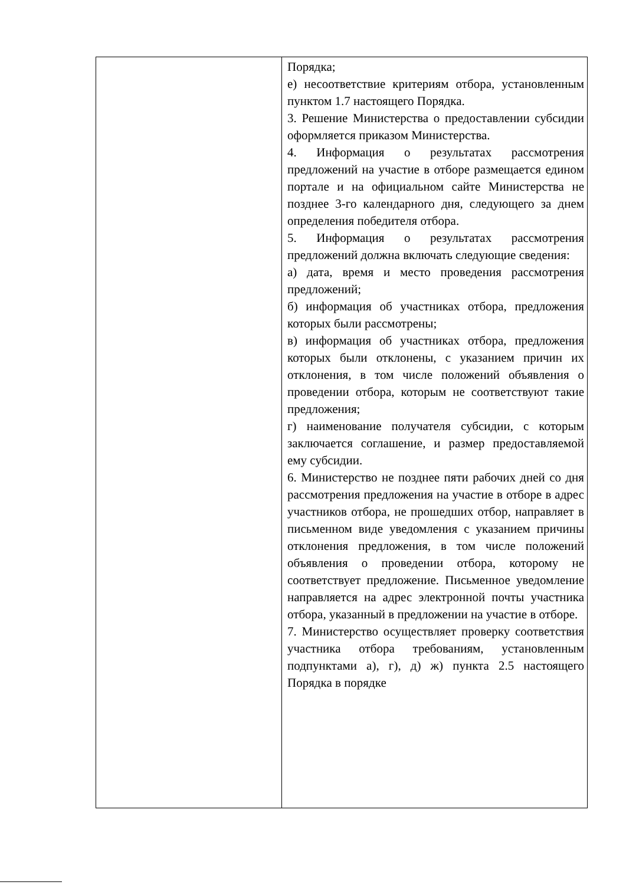| | Порядка; е) несоответствие критериям отбора, установленным пунктом 1.7 настоящего Порядка. 3. Решение Министерства о предоставлении субсидии оформляется приказом Министерства. 4. Информация о результатах рассмотрения предложений на участие в отборе размещается едином портале и на официальном сайте Министерства не позднее 3-го календарного дня, следующего за днем определения победителя отбора. 5. Информация о результатах рассмотрения предложений должна включать следующие сведения: а) дата, время и место проведения рассмотрения предложений; б) информация об участниках отбора, предложения которых были рассмотрены; в) информация об участниках отбора, предложения которых были отклонены, с указанием причин их отклонения, в том числе положений объявления о проведении отбора, которым не соответствуют такие предложения; г) наименование получателя субсидии, с которым заключается соглашение, и размер предоставляемой ему субсидии. 6. Министерство не позднее пяти рабочих дней со дня рассмотрения предложения на участие в отборе в адрес участников отбора, не прошедших отбор, направляет в письменном виде уведомления с указанием причины отклонения предложения, в том числе положений объявления о проведении отбора, которому не соответствует предложение. Письменное уведомление направляется на адрес электронной почты участника отбора, указанный в предложении на участие в отборе. 7. Министерство осуществляет проверку соответствия участника отбора требованиям, установленным подпунктами а), г), д) ж) пункта 2.5 настоящего Порядка в порядке |